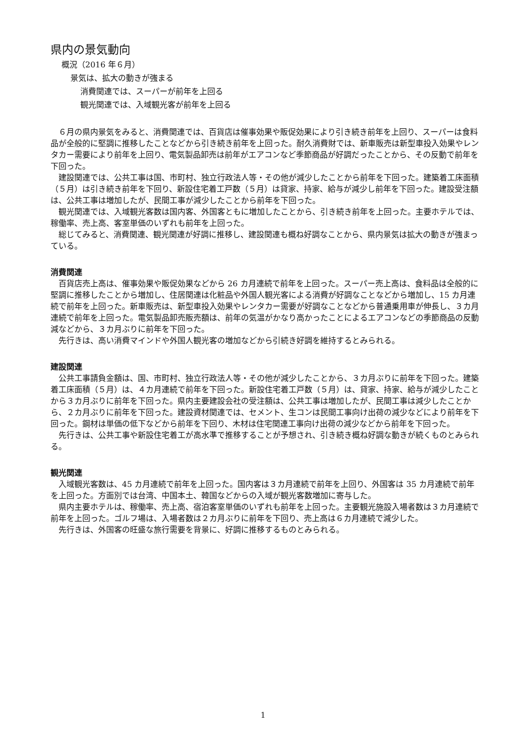県内の景気動向
概況（2016 年６月）
景気は、拡大の動きが強まる
消費関連では、スーパーが前年を上回る
観光関連では、入域観光客が前年を上回る
６月の県内景気をみると、消費関連では、百貨店は催事効果や販促効果により引き続き前年を上回り、スーパーは食料品が全般的に堅調に推移したことなどから引き続き前年を上回った。耐久消費財では、新車販売は新型車投入効果やレンタカー需要により前年を上回り、電気製品卸売は前年がエアコンなど季節商品が好調だったことから、その反動で前年を下回った。
建設関連では、公共工事は国、市町村、独立行政法人等・その他が減少したことから前年を下回った。建築着工床面積（５月）は引き続き前年を下回り、新設住宅着工戸数（５月）は貸家、持家、給与が減少し前年を下回った。建設受注額は、公共工事は増加したが、民間工事が減少したことから前年を下回った。
観光関連では、入域観光客数は国内客、外国客ともに増加したことから、引き続き前年を上回った。主要ホテルでは、稼働率、売上高、客室単価のいずれも前年を上回った。
総じてみると、消費関連、観光関連が好調に推移し、建設関連も概ね好調なことから、県内景気は拡大の動きが強まっている。
消費関連
百貨店売上高は、催事効果や販促効果などから 26 カ月連続で前年を上回った。スーパー売上高は、食料品は全般的に堅調に推移したことから増加し、住居関連は化粧品や外国人観光客による消費が好調なことなどから増加し、15 カ月連続で前年を上回った。新車販売は、新型車投入効果やレンタカー需要が好調なことなどから普通乗用車が伸長し、３カ月連続で前年を上回った。電気製品卸売販売額は、前年の気温がかなり高かったことによるエアコンなどの季節商品の反動減などから、３カ月ぶりに前年を下回った。
先行きは、高い消費マインドや外国人観光客の増加などから引続き好調を維持するとみられる。
建設関連
公共工事請負金額は、国、市町村、独立行政法人等・その他が減少したことから、３カ月ぶりに前年を下回った。建築着工床面積（５月）は、４カ月連続で前年を下回った。新設住宅着工戸数（５月）は、貸家、持家、給与が減少したことから３カ月ぶりに前年を下回った。県内主要建設会社の受注額は、公共工事は増加したが、民間工事は減少したことから、２カ月ぶりに前年を下回った。建設資材関連では、セメント、生コンは民間工事向け出荷の減少などにより前年を下回った。鋼材は単価の低下などから前年を下回り、木材は住宅関連工事向け出荷の減少などから前年を下回った。
先行きは、公共工事や新設住宅着工が高水準で推移することが予想され、引き続き概ね好調な動きが続くものとみられる。
観光関連
入域観光客数は、45 カ月連続で前年を上回った。国内客は３カ月連続で前年を上回り、外国客は 35 カ月連続で前年を上回った。方面別では台湾、中国本土、韓国などからの入域が観光客数増加に寄与した。
県内主要ホテルは、稼働率、売上高、宿泊客室単価のいずれも前年を上回った。主要観光施設入場者数は３カ月連続で前年を上回った。ゴルフ場は、入場者数は２カ月ぶりに前年を下回り、売上高は６カ月連続で減少した。
先行きは、外国客の旺盛な旅行需要を背景に、好調に推移するものとみられる。
1